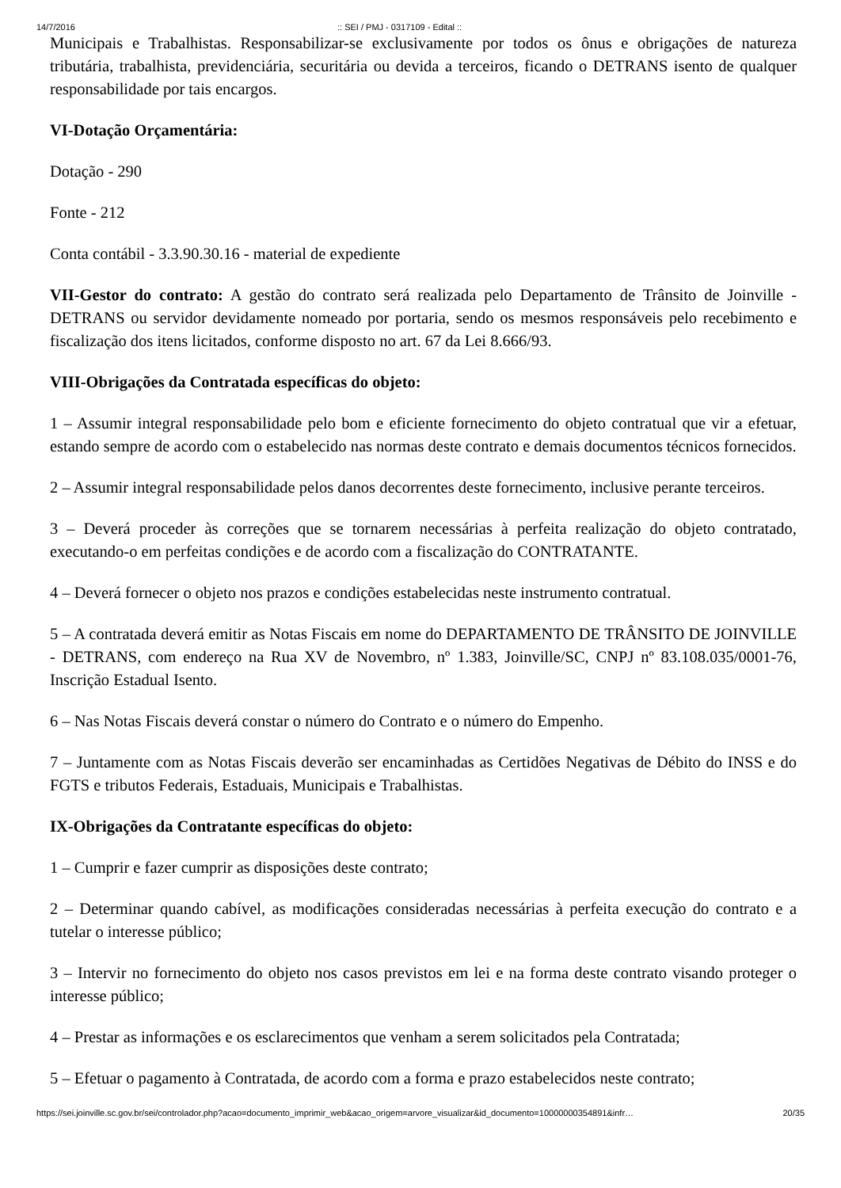14/7/2016:: SEI / PMJ - 0317109 - Edital ::
Municipais e Trabalhistas. Responsabilizar-se exclusivamente por todos os ônus e obrigações de natureza tributária, trabalhista, previdenciária, securitária ou devida a terceiros, ficando o DETRANS isento de qualquer responsabilidade por tais encargos.
VI-Dotação Orçamentária:
Dotação - 290
Fonte - 212
Conta contábil - 3.3.90.30.16 - material de expediente
VII-Gestor do contrato: A gestão do contrato será realizada pelo Departamento de Trânsito de Joinville - DETRANS ou servidor devidamente nomeado por portaria, sendo os mesmos responsáveis pelo recebimento e fiscalização dos itens licitados, conforme disposto no art. 67 da Lei 8.666/93.
VIII-Obrigações da Contratada específicas do objeto:
1 – Assumir integral responsabilidade pelo bom e eficiente fornecimento do objeto contratual que vir a efetuar, estando sempre de acordo com o estabelecido nas normas deste contrato e demais documentos técnicos fornecidos.
2 – Assumir integral responsabilidade pelos danos decorrentes deste fornecimento, inclusive perante terceiros.
3 – Deverá proceder às correções que se tornarem necessárias à perfeita realização do objeto contratado, executando-o em perfeitas condições e de acordo com a fiscalização do CONTRATANTE.
4 – Deverá fornecer o objeto nos prazos e condições estabelecidas neste instrumento contratual.
5 – A contratada deverá emitir as Notas Fiscais em nome do DEPARTAMENTO DE TRÂNSITO DE JOINVILLE - DETRANS, com endereço na Rua XV de Novembro, nº 1.383, Joinville/SC, CNPJ nº 83.108.035/0001-76, Inscrição Estadual Isento.
6 – Nas Notas Fiscais deverá constar o número do Contrato e o número do Empenho.
7 – Juntamente com as Notas Fiscais deverão ser encaminhadas as Certidões Negativas de Débito do INSS e do FGTS e tributos Federais, Estaduais, Municipais e Trabalhistas.
IX-Obrigações da Contratante específicas do objeto:
1 – Cumprir e fazer cumprir as disposições deste contrato;
2 – Determinar quando cabível, as modificações consideradas necessárias à perfeita execução do contrato e a tutelar o interesse público;
3 – Intervir no fornecimento do objeto nos casos previstos em lei e na forma deste contrato visando proteger o interesse público;
4 – Prestar as informações e os esclarecimentos que venham a serem solicitados pela Contratada;
5 – Efetuar o pagamento à Contratada, de acordo com a forma e prazo estabelecidos neste contrato;
https://sei.joinville.sc.gov.br/sei/controlador.php?acao=documento_imprimir_web&acao_origem=arvore_visualizar&id_documento=10000000354891&infr… 20/35